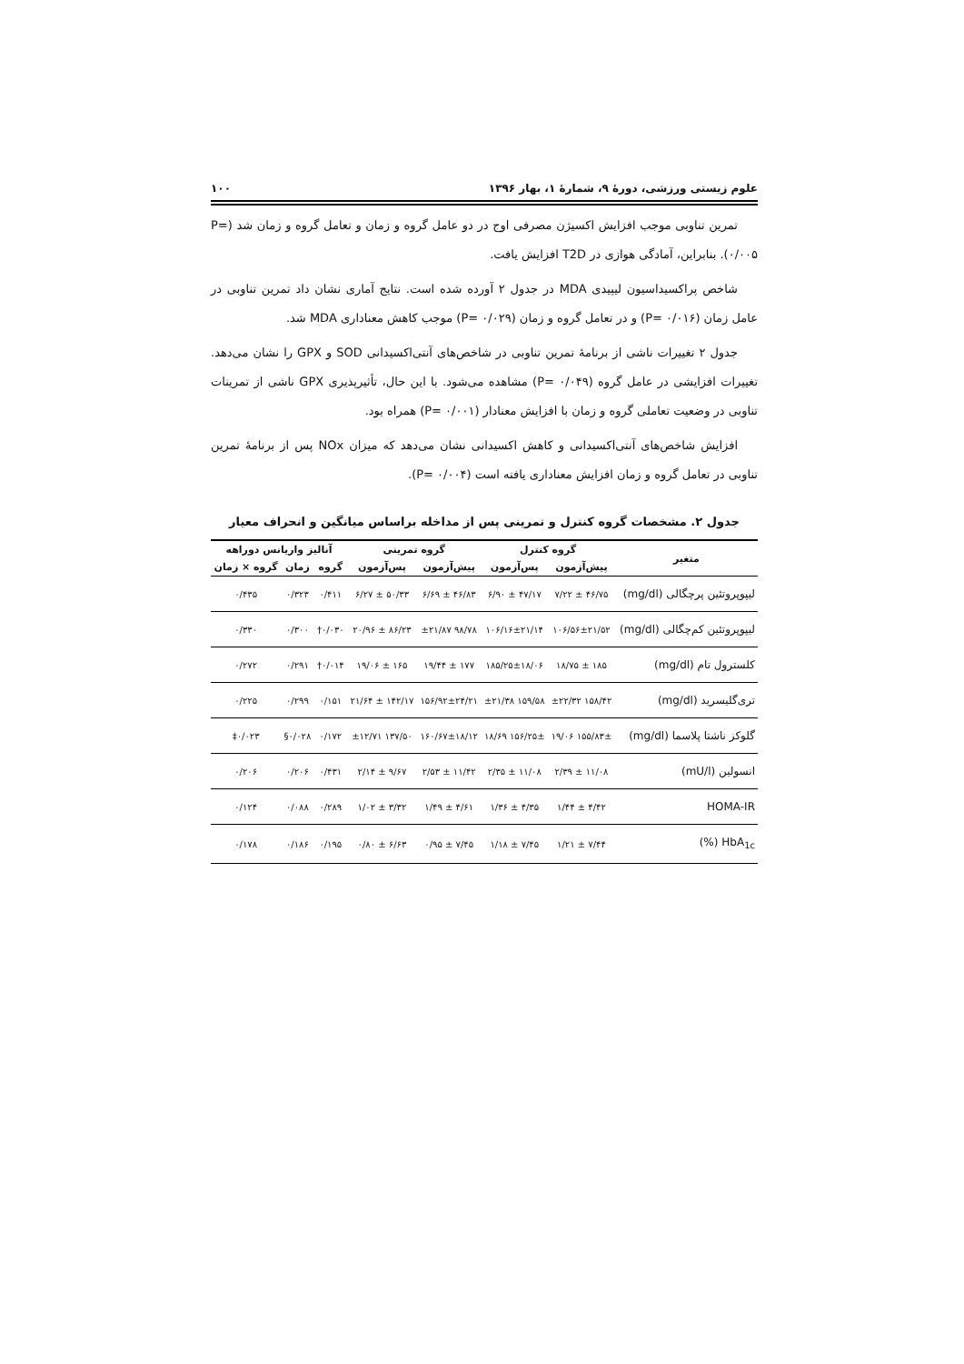علوم زیستی ورزشی، دورهٔ ۹، شمارهٔ ۱، بهار ۱۳۹۶ ۱۰۰
تمرین تناوبی موجب افزایش اکسیژن مصرفی اوج در دو عامل گروه و زمان و تعامل گروه و زمان شد (P= ۰/۰۰۵). بنابراین، آمادگی هوازی در T2D افزایش یافت.
شاخص پراکسیداسیون لیپیدی MDA در جدول ۲ آورده شده است. نتایج آماری نشان داد تمرین تناوبی در عامل زمان (P= ۰/۰۱۶) و در تعامل گروه و زمان (P= ۰/۰۲۹) موجب کاهش معناداری MDA شد.
جدول ۲ تغییرات ناشی از برنامهٔ تمرین تناوبی در شاخص‌های آنتی‌اکسیدانی SOD و GPX را نشان می‌دهد. تغییرات افزایشی در عامل گروه (P= ۰/۰۴۹) مشاهده می‌شود. با این حال، تأثیرپذیری GPX ناشی از تمرینات تناوبی در وضعیت تعاملی گروه و زمان با افزایش معنادار (P= ۰/۰۰۱) همراه بود.
افزایش شاخص‌های آنتی‌اکسیدانی و کاهش اکسیدانی نشان می‌دهد که میزان NOx پس از برنامهٔ تمرین تناوبی در تعامل گروه و زمان افزایش معناداری یافته است (P= ۰/۰۰۴).
جدول ۲. مشخصات گروه کنترل و تمرینی پس از مداخله براساس میانگین و انحراف معیار
| متغیر | گروه کنترل | | گروه تمرینی | | آنالیز واریانس دوراهه | | |
| --- | --- | --- | --- | --- | --- | --- | --- |
| | پیش‌آزمون | پس‌آزمون | پیش‌آزمون | پس‌آزمون | گروه | زمان | گروه × زمان |
| لیپوپروتئین پرچگالی (mg/dl) | ۴۶/۷۵ ± ۷/۲۲ | ۴۷/۱۷ ± ۶/۹۰ | ۴۶/۸۳ ± ۶/۶۹ | ۵۰/۳۳ ± ۶/۲۷ | ۰/۴۱۱ | ۰/۳۲۳ | ۰/۴۳۵ |
| لیپوپروتئین کم‌چگالی (mg/dl) | ۱۰۶/۵۶±۲۱/۵۲ | ۱۰۶/۱۶±۲۱/۱۴ | ۹۸/۷۸ ±۲۱/۸۷ | ۸۶/۲۳ ± ۲۰/۹۶ | ۰/۰۳۰† | ۰/۳۰۰ | ۰/۳۳۰ |
| کلسترول تام (mg/dl) | ۱۸۵ ± ۱۸/۷۵ | ۱۸۵/۲۵±۱۸/۰۶ | ۱۷۷ ± ۱۹/۴۴ | ۱۶۵ ± ۱۹/۰۶ | ۰/۰۱۴† | ۰/۲۹۱ | ۰/۲۷۲ |
| تری‌گلیسرید (mg/dl) | ۱۵۸/۴۲ ±۲۲/۳۲ | ۱۵۹/۵۸ ±۲۱/۳۸ | ۱۵۶/۹۲±۲۴/۲۱ | ۱۴۲/۱۷ ± ۲۱/۶۴ | ۰/۱۵۱ | ۰/۲۹۹ | ۰/۲۲۵ |
| گلوکز ناشتا پلاسما (mg/dl) | ۱۵۵/۸۳± ۱۹/۰۶ | ۱۵۶/۲۵± ۱۸/۶۹ | ۱۶۰/۶۷±۱۸/۱۲ | ۱۳۷/۵۰ ±۱۲/۷۱ | ۰/۱۷۲ | ۰/۰۲۸§ | ۰/۰۲۳‡ |
| انسولین (mU/l) | ۱۱/۰۸ ± ۲/۳۹ | ۱۱/۰۸ ± ۲/۳۵ | ۱۱/۴۲ ± ۲/۵۳ | ۹/۶۷ ± ۲/۱۴ | ۰/۴۳۱ | ۰/۲۰۶ | ۰/۲۰۶ |
| HOMA-IR | ۴/۴۲ ± ۱/۴۴ | ۴/۳۵ ± ۱/۳۶ | ۴/۶۱ ± ۱/۴۹ | ۳/۳۲ ± ۱/۰۲ | ۰/۲۸۹ | ۰/۰۸۸ | ۰/۱۲۴ |
| HbA<sub>1c</sub> (%) | ۷/۴۴ ± ۱/۲۱ | ۷/۴۵ ± ۱/۱۸ | ۷/۴۵ ± ۰/۹۵ | ۶/۶۳ ± ۰/۸۰ | ۰/۱۹۵ | ۰/۱۸۶ | ۰/۱۷۸ |